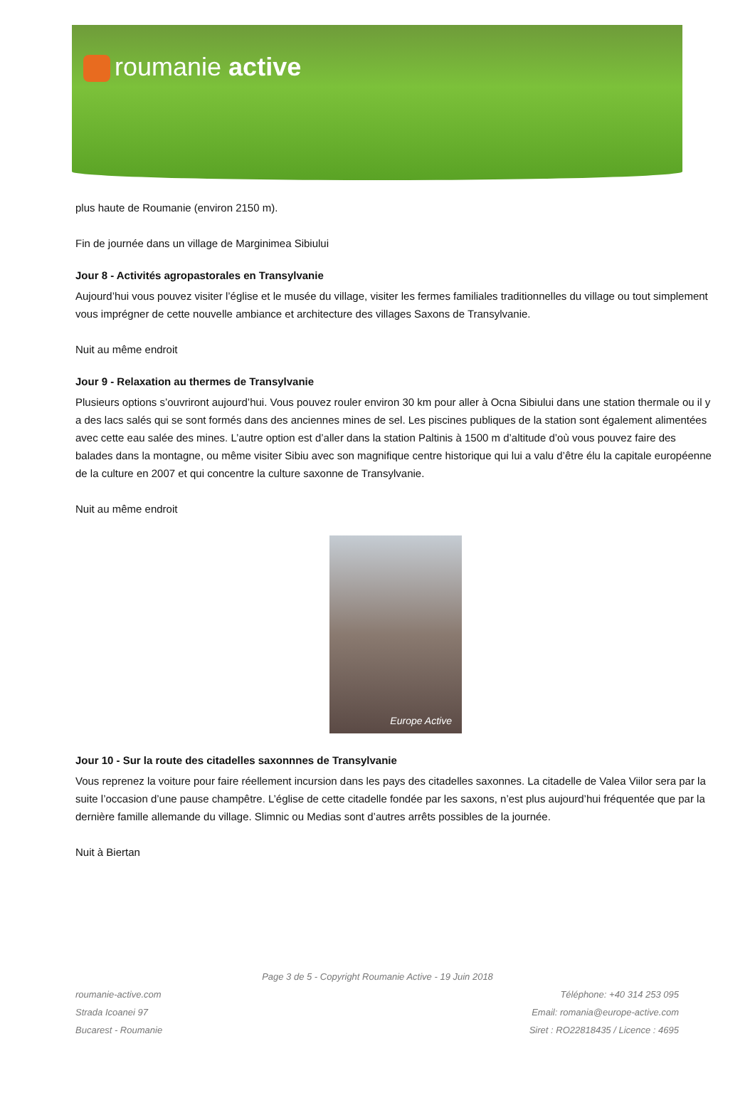roumanie active
plus haute de Roumanie (environ 2150 m).
Fin de journée dans un village de Marginimea Sibiului
Jour 8 - Activités agropastorales en Transylvanie
Aujourd’hui vous pouvez visiter l’église et le musée du village, visiter les fermes familiales traditionnelles du village ou tout simplement vous imprégner de cette nouvelle ambiance et architecture des villages Saxons de Transylvanie.
Nuit au même endroit
Jour 9 - Relaxation au thermes de Transylvanie
Plusieurs options s’ouvriront aujourd’hui. Vous pouvez rouler environ 30 km pour aller à Ocna Sibiului dans une station thermale ou il y a des lacs salés qui se sont formés dans des anciennes mines de sel. Les piscines publiques de la station sont également alimentées avec cette eau salée des mines. L’autre option est d’aller dans la station Paltinis à 1500 m d’altitude d’où vous pouvez faire des balades dans la montagne, ou même visiter Sibiu avec son magnifique centre historique qui lui a valu d’être élu la capitale européenne de la culture en 2007 et qui concentre la culture saxonne de Transylvanie.
Nuit au même endroit
Europe Active
Jour 10 - Sur la route des citadelles saxonnnes de Transylvanie
Vous reprenez la voiture pour faire réellement incursion dans les pays des citadelles saxonnes. La citadelle de Valea Viilor sera par la suite l’occasion d’une pause champêtre. L’église de cette citadelle fondée par les saxons, n’est plus aujourd’hui fréquentée que par la dernière famille allemande du village. Slimnic ou Medias sont d’autres arrêts possibles de la journée.
Nuit à Biertan
Page 3 de 5 - Copyright Roumanie Active - 19 Juin 2018
roumanie-active.com
Strada Icoanei 97
Bucarest - Roumanie
Téléphone: +40 314 253 095
Email: romania@europe-active.com
Siret : RO22818435 / Licence : 4695